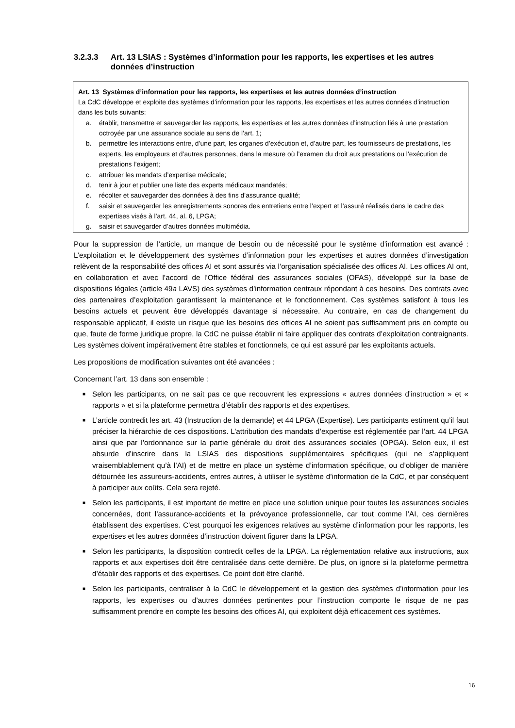3.2.3.3 Art. 13 LSIAS : Systèmes d’information pour les rapports, les expertises et les autres données d’instruction
Art. 13 Systèmes d’information pour les rapports, les expertises et les autres données d’instruction
La CdC développe et exploite des systèmes d’information pour les rapports, les expertises et les autres données d’instruction dans les buts suivants:
a. établir, transmettre et sauvegarder les rapports, les expertises et les autres données d’instruction liés à une prestation octroyée par une assurance sociale au sens de l’art. 1;
b. permettre les interactions entre, d’une part, les organes d’exécution et, d’autre part, les fournisseurs de prestations, les experts, les employeurs et d’autres personnes, dans la mesure où l’examen du droit aux prestations ou l’exécution de prestations l’exigent;
c. attribuer les mandats d’expertise médicale;
d. tenir à jour et publier une liste des experts médicaux mandatés;
e. récolter et sauvegarder des données à des fins d’assurance qualité;
f. saisir et sauvegarder les enregistrements sonores des entretiens entre l’expert et l’assuré réalisés dans le cadre des expertises visés à l’art. 44, al. 6, LPGA;
g. saisir et sauvegarder d’autres données multimédia.
Pour la suppression de l’article, un manque de besoin ou de nécessité pour le système d’information est avancé : L’exploitation et le développement des systèmes d’information pour les expertises et autres données d’investigation relèvent de la responsabilité des offices AI et sont assurés via l’organisation spécialisée des offices AI. Les offices AI ont, en collaboration et avec l’accord de l’Office fédéral des assurances sociales (OFAS), développé sur la base de dispositions légales (article 49a LAVS) des systèmes d’information centraux répondant à ces besoins. Des contrats avec des partenaires d’exploitation garantissent la maintenance et le fonctionnement. Ces systèmes satisfont à tous les besoins actuels et peuvent être développés davantage si nécessaire. Au contraire, en cas de changement du responsable applicatif, il existe un risque que les besoins des offices AI ne soient pas suffisamment pris en compte ou que, faute de forme juridique propre, la CdC ne puisse établir ni faire appliquer des contrats d’exploitation contraignants. Les systèmes doivent impérativement être stables et fonctionnels, ce qui est assuré par les exploitants actuels.
Les propositions de modification suivantes ont été avancées :
Concernant l’art. 13 dans son ensemble :
■
Selon les participants, on ne sait pas ce que recouvrent les expressions « autres données d’instruction » et « rapports » et si la plateforme permettra d’établir des rapports et des expertises.
■
L’article contredit les art. 43 (Instruction de la demande) et 44 LPGA (Expertise). Les participants estiment qu’il faut préciser la hiérarchie de ces dispositions. L’attribution des mandats d’expertise est réglementée par l’art. 44 LPGA ainsi que par l’ordonnance sur la partie générale du droit des assurances sociales (OPGA). Selon eux, il est absurde d’inscrire dans la LSIAS des dispositions supplémentaires spécifiques (qui ne s’appliquent vraisemblablement qu’à l’AI) et de mettre en place un système d’information spécifique, ou d’obliger de manière détournée les assureurs-accidents, entres autres, à utiliser le système d’information de la CdC, et par conséquent à participer aux coûts. Cela sera rejeté.
■
Selon les participants, il est important de mettre en place une solution unique pour toutes les assurances sociales concernées, dont l’assurance-accidents et la prévoyance professionnelle, car tout comme l’AI, ces dernières établissent des expertises. C’est pourquoi les exigences relatives au système d’information pour les rapports, les expertises et les autres données d’instruction doivent figurer dans la LPGA.
■
Selon les participants, la disposition contredit celles de la LPGA. La réglementation relative aux instructions, aux rapports et aux expertises doit être centralisée dans cette dernière. De plus, on ignore si la plateforme permettra d’établir des rapports et des expertises. Ce point doit être clarifié.
■
Selon les participants, centraliser à la CdC le développement et la gestion des systèmes d’information pour les rapports, les expertises ou d’autres données pertinentes pour l’instruction comporte le risque de ne pas suffisamment prendre en compte les besoins des offices AI, qui exploitent déjà efficacement ces systèmes.
16